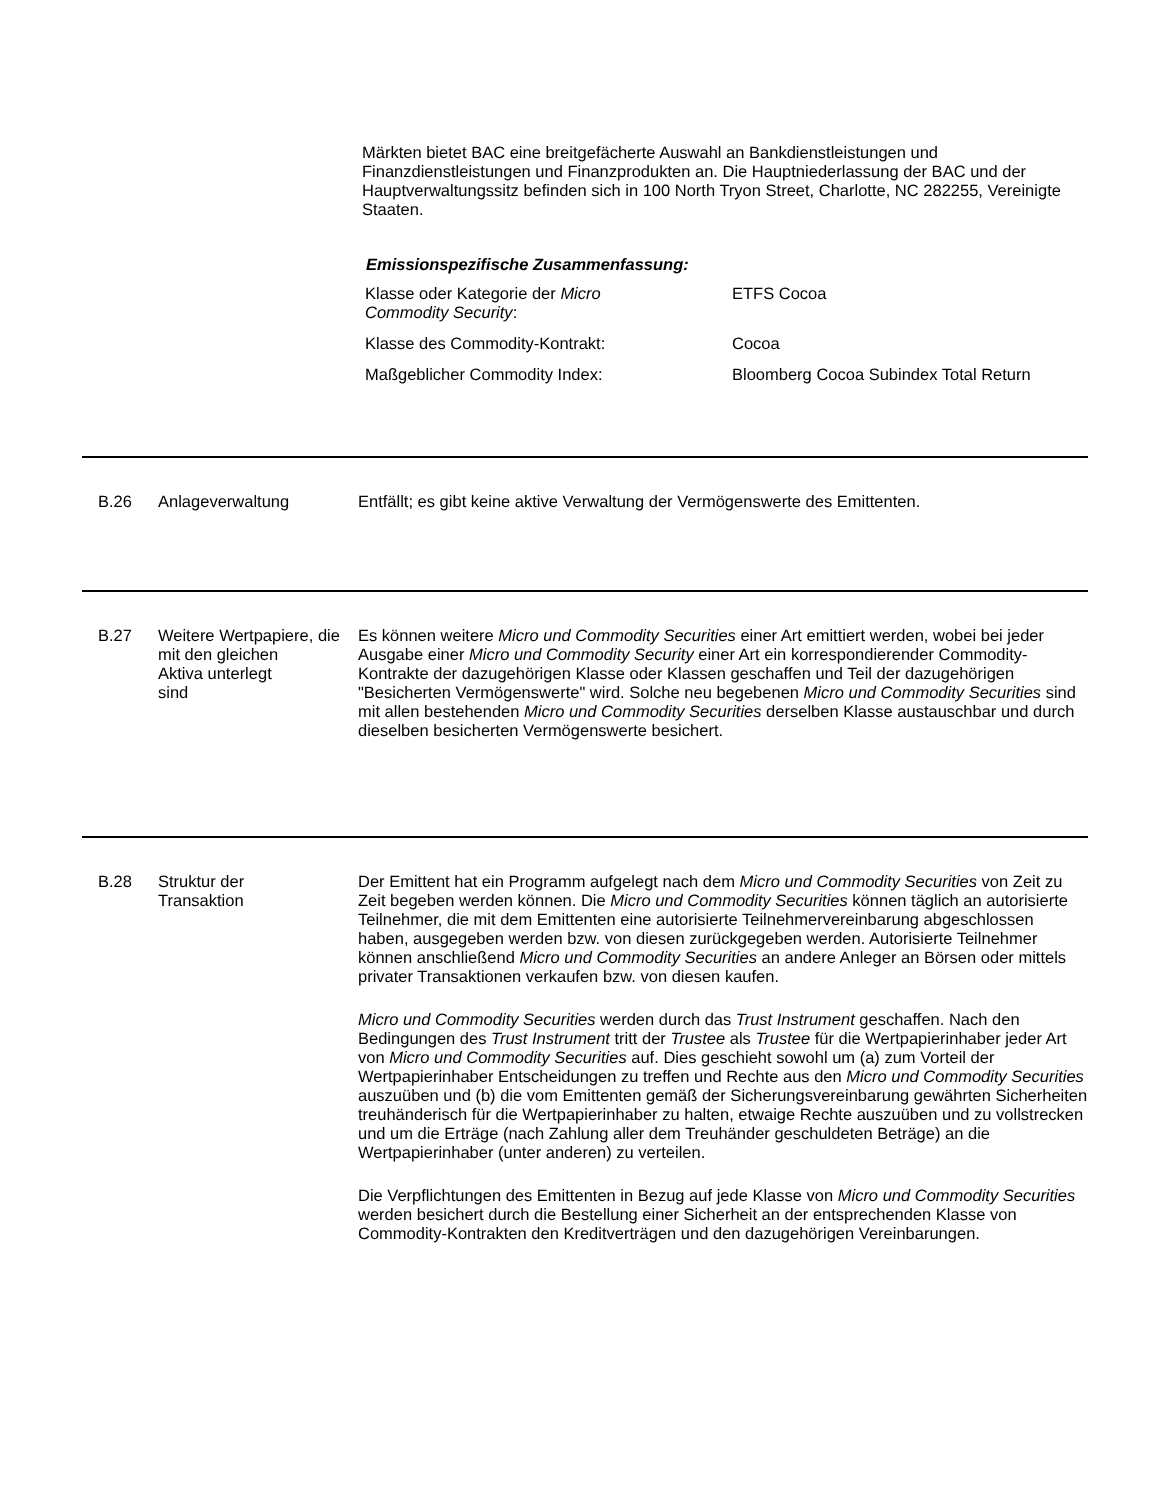Märkten bietet BAC eine breitgefächerte Auswahl an Bankdienstleistungen und Finanzdienstleistungen und Finanzprodukten an. Die Hauptniederlassung der BAC und der Hauptverwaltungssitz befinden sich in 100 North Tryon Street, Charlotte, NC 282255, Vereinigte Staaten.
Emissionspezifische Zusammenfassung:
| Klasse oder Kategorie der Micro Commodity Security : | ETFS Cocoa |
| Klasse des Commodity-Kontrakt: | Cocoa |
| Maßgeblicher Commodity Index: | Bloomberg Cocoa Subindex Total Return |
B.26 Anlageverwaltung Entfällt; es gibt keine aktive Verwaltung der Vermögenswerte des Emittenten.
B.27 Weitere Wertpapiere, die
mit den gleichen
Aktiva unterlegt
sind
Es können weitere Micro und Commodity Securities einer Art emittiert werden, wobei bei jeder Ausgabe einer Micro und Commodity Security einer Art ein korrespondierender Commodity-Kontrakte der dazugehörigen Klasse oder Klassen geschaffen und Teil der dazugehörigen "Besicherten Vermögenswerte" wird. Solche neu begebenen Micro und Commodity Securities sind mit allen bestehenden Micro und Commodity Securities derselben Klasse austauschbar und durch dieselben besicherten Vermögenswerte besichert.
B.28 Struktur der
Transaktion
Der Emittent hat ein Programm aufgelegt nach dem Micro und Commodity Securities von Zeit zu Zeit begeben werden können. Die Micro und Commodity Securities können täglich an autorisierte Teilnehmer, die mit dem Emittenten eine autorisierte Teilnehmervereinbarung abgeschlossen haben, ausgegeben werden bzw. von diesen zurückgegeben werden. Autorisierte Teilnehmer können anschließend Micro und Commodity Securities an andere Anleger an Börsen oder mittels privater Transaktionen verkaufen bzw. von diesen kaufen.
Micro und Commodity Securities werden durch das Trust Instrument geschaffen. Nach den Bedingungen des Trust Instrument tritt der Trustee als Trustee für die Wertpapierinhaber jeder Art von Micro und Commodity Securities auf. Dies geschieht sowohl um (a) zum Vorteil der Wertpapierinhaber Entscheidungen zu treffen und Rechte aus den Micro und Commodity Securities auszuüben und (b) die vom Emittenten gemäß der Sicherungsvereinbarung gewährten Sicherheiten treuhänderisch für die Wertpapierinhaber zu halten, etwaige Rechte auszuüben und zu vollstrecken und um die Erträge (nach Zahlung aller dem Treuhänder geschuldeten Beträge) an die Wertpapierinhaber (unter anderen) zu verteilen.
Die Verpflichtungen des Emittenten in Bezug auf jede Klasse von Micro und Commodity Securities werden besichert durch die Bestellung einer Sicherheit an der entsprechenden Klasse von Commodity-Kontrakten den Kreditverträgen und den dazugehörigen Vereinbarungen.